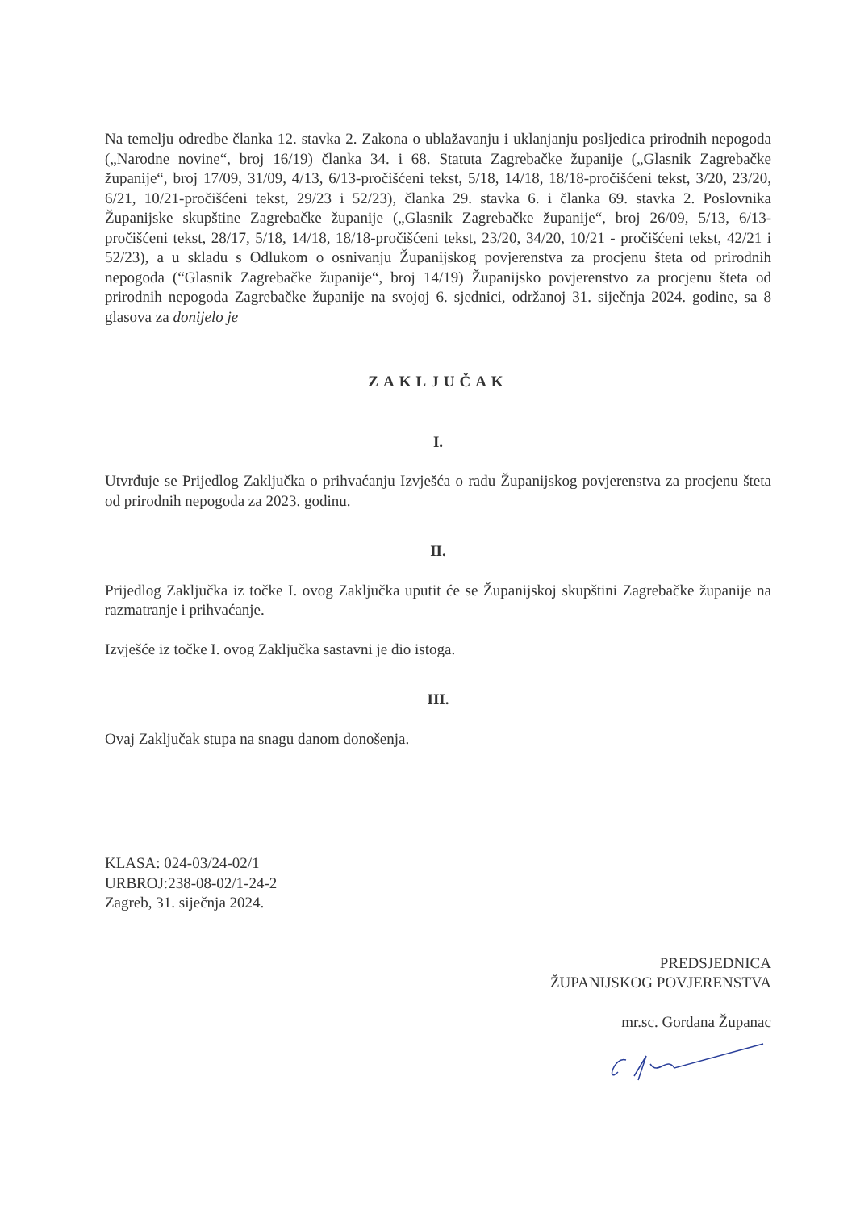Na temelju odredbe članka 12. stavka 2. Zakona o ublažavanju i uklanjanju posljedica prirodnih nepogoda („Narodne novine“, broj 16/19) članka 34. i 68. Statuta Zagrebačke županije („Glasnik Zagrebačke županije“, broj 17/09, 31/09, 4/13, 6/13-pročišćeni tekst, 5/18, 14/18, 18/18-pročišćeni tekst, 3/20, 23/20, 6/21, 10/21-pročišćeni tekst, 29/23 i 52/23), članka 29. stavka 6. i članka 69. stavka 2. Poslovnika Županijske skupštine Zagrebačke županije („Glasnik Zagrebačke županije“, broj 26/09, 5/13, 6/13-pročišćeni tekst, 28/17, 5/18, 14/18, 18/18-pročišćeni tekst, 23/20, 34/20, 10/21 - pročišćeni tekst, 42/21 i 52/23), a u skladu s Odlukom o osnivanju Županijskog povjerenstva za procjenu šteta od prirodnih nepogoda (“Glasnik Zagrebačke županije“, broj 14/19) Županijsko povjerenstvo za procjenu šteta od prirodnih nepogoda Zagrebačke županije na svojoj 6. sjednici, održanoj 31. siječnja 2024. godine, sa 8 glasova za donijelo je
ZAKLJUČAK
I.
Utvrđuje se Prijedlog Zaključka o prihvaćanju Izvješća o radu Županijskog povjerenstva za procjenu šteta od prirodnih nepogoda za 2023. godinu.
II.
Prijedlog Zaključka iz točke I. ovog Zaključka uputit će se Županijskoj skupštini Zagrebačke županije na razmatranje i prihvaćanje.
Izvješće iz točke I. ovog Zaključka sastavni je dio istoga.
III.
Ovaj Zaključak stupa na snagu danom donošenja.
KLASA: 024-03/24-02/1
URBROJ:238-08-02/1-24-2
Zagreb, 31. siječnja 2024.
PREDSJEDNICA
ŽUPANIJSKOG POVJERENSTVA
mr.sc. Gordana Županac